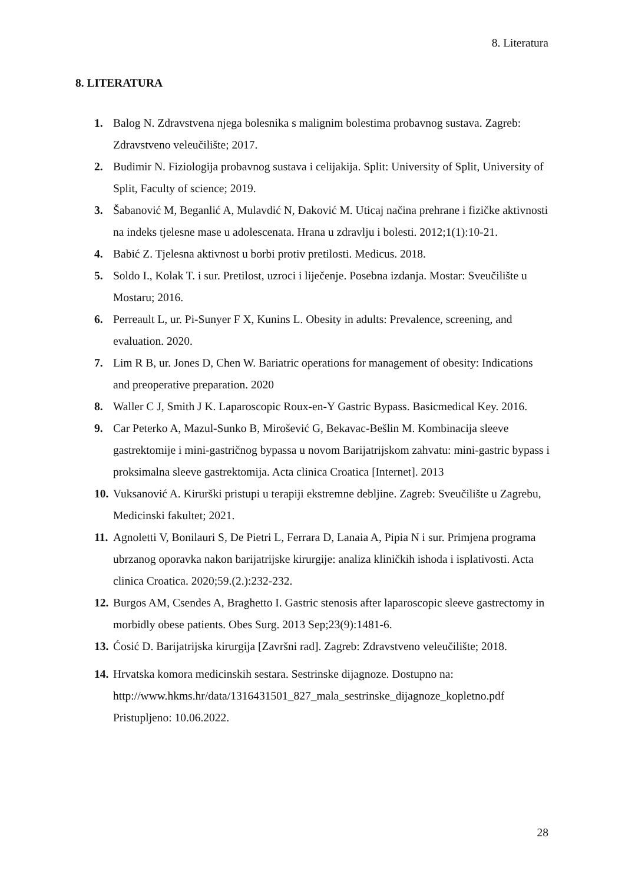8. Literatura
8. LITERATURA
1. Balog N. Zdravstvena njega bolesnika s malignim bolestima probavnog sustava. Zagreb: Zdravstveno veleučilište; 2017.
2. Budimir N. Fiziologija probavnog sustava i celijakija. Split: University of Split, University of Split, Faculty of science; 2019.
3. Šabanović M, Beganlić A, Mulavdić N, Đaković M. Uticaj načina prehrane i fizičke aktivnosti na indeks tjelesne mase u adolescenata. Hrana u zdravlju i bolesti. 2012;1(1):10-21.
4. Babić Z. Tjelesna aktivnost u borbi protiv pretilosti. Medicus. 2018.
5. Soldo I., Kolak T. i sur. Pretilost, uzroci i liječenje. Posebna izdanja. Mostar: Sveučilište u Mostaru; 2016.
6. Perreault L, ur. Pi-Sunyer F X, Kunins L. Obesity in adults: Prevalence, screening, and evaluation. 2020.
7. Lim R B, ur. Jones D, Chen W. Bariatric operations for management of obesity: Indications and preoperative preparation. 2020
8. Waller C J, Smith J K. Laparoscopic Roux-en-Y Gastric Bypass. Basicmedical Key. 2016.
9. Car Peterko A, Mazul-Sunko B, Mirošević G, Bekavac-Bešlin M. Kombinacija sleeve gastrektomije i mini-gastričnog bypassa u novom Barijatrijskom zahvatu: mini-gastric bypass i proksimalna sleeve gastrektomija. Acta clinica Croatica [Internet]. 2013
10. Vuksanović A. Kirurški pristupi u terapiji ekstremne debljine. Zagreb: Sveučilište u Zagrebu, Medicinski fakultet; 2021.
11. Agnoletti V, Bonilauri S, De Pietri L, Ferrara D, Lanaia A, Pipia N i sur. Primjena programa ubrzanog oporavka nakon barijatrijske kirurgije: analiza kliničkih ishoda i isplativosti. Acta clinica Croatica. 2020;59.(2.):232-232.
12. Burgos AM, Csendes A, Braghetto I. Gastric stenosis after laparoscopic sleeve gastrectomy in morbidly obese patients. Obes Surg. 2013 Sep;23(9):1481-6.
13. Ćosić D. Barijatrijska kirurgija [Završni rad]. Zagreb: Zdravstveno veleučilište; 2018.
14. Hrvatska komora medicinskih sestara. Sestrinske dijagnoze. Dostupno na: http://www.hkms.hr/data/1316431501_827_mala_sestrinske_dijagnoze_kopletno.pdf Pristupljeno: 10.06.2022.
28